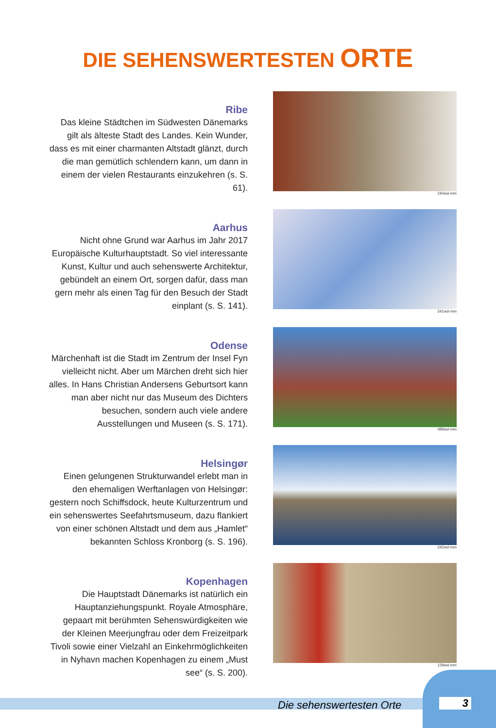DIE SEHENSWERTESTEN ORTE
Ribe
Das kleine Städtchen im Südwesten Dänemarks gilt als älteste Stadt des Landes. Kein Wunder, dass es mit einer charmanten Altstadt glänzt, durch die man gemütlich schlendern kann, um dann in einem der vielen Restaurants einzukehren (s. S. 61).
240wd-mm
Aarhus
Nicht ohne Grund war Aarhus im Jahr 2017 Europäische Kulturhauptstadt. So viel interessante Kunst, Kultur und auch sehenswerte Architektur, gebündelt an einem Ort, sorgen dafür, dass man gern mehr als einen Tag für den Besuch der Stadt einplant (s. S. 141).
241wd-mm
Odense
Märchenhaft ist die Stadt im Zentrum der Insel Fyn vielleicht nicht. Aber um Märchen dreht sich hier alles. In Hans Christian Andersens Geburtsort kann man aber nicht nur das Museum des Dichters besuchen, sondern auch viele andere Ausstellungen und Museen (s. S. 171).
089wd-mm
Helsingør
Einen gelungenen Strukturwandel erlebt man in den ehemaligen Werftanlagen von Helsingør: gestern noch Schiffsdock, heute Kulturzentrum und ein sehenswertes Seefahrtsmuseum, dazu flankiert von einer schönen Altstadt und dem aus „Hamlet“ bekannten Schloss Kronborg (s. S. 196).
242wd-mm
Kopenhagen
Die Hauptstadt Dänemarks ist natürlich ein Hauptanziehungspunkt. Royale Atmosphäre, gepaart mit berühmten Sehenswürdigkeiten wie der Kleinen Meerjungfrau oder dem Freizeitpark Tivoli sowie einer Vielzahl an Einkehrmöglichkeiten in Nyhavn machen Kopenhagen zu einem „Must see“ (s. S. 200).
129wd-mm
3
Die sehenswertesten Orte